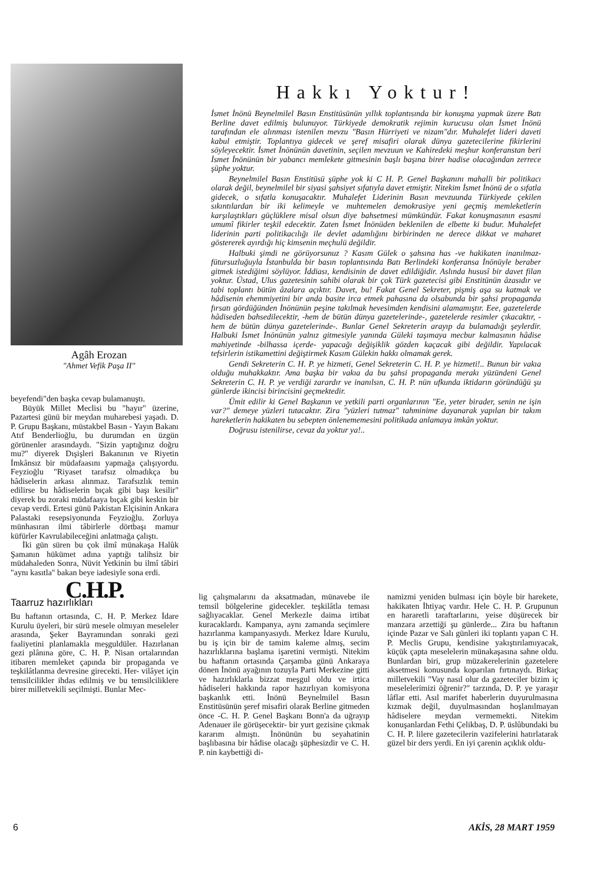Agâh Erozan
"Ahmet Vefik Paşa II"
beyefendi"den başka cevap bulamanuştı.
Büyük Millet Meclisi bu "hayır" üzerine, Pazartesi günü bir meydan muharebesi yaşadı. D. P. Grupu Başkanı, müstakbel Basın - Yayın Bakanı Atıf Benderlioğlu, bu durumdan en üzgün görünenler arasındaydı. "Sizin yaptığınız doğru mu?" diyerek Dışişleri Bakanının ve Riyetin İmkânsız bir müdafaasını yapmağa çalışıyordu. Feyzioğlu "Riyaset tarafsız olmadıkça bu hâdiselerin arkası alınmaz. Tarafsızlık temin edilirse bu hâdiselerin bıçak gibi başı kesilir" diyerek bu zoraki müdafaaya bıçak gibi keskin bir cevap verdi. Ertesi günü Pakistan Elçisinin Ankara Palastaki resepsiyonunda Feyzioğlu. Zorluya münhasıran ilmi tâbirlerle dörtbaşı mamur küfürler Kavrulabileceğini anlatmağa çalıştı.
İki gün süren bu çok ilmî münakaşa Halûk Şamanın hükümet adına yaptığı talihsiz bir müdahaleden Sonra, Nüvit Yetkinin bu ilmî tâbiri "aynı kasıtla" bakan beye iadesiyle sona erdi.
C.H.P.
Taarruz hazırlıkları
Bu haftanın ortasında, C. H. P. Merkez İdare Kurulu üyeleri, bir sürü mesele olmıyan meseleler arasında, Şeker Bayramından sonraki gezi faaliyetini planlamakla meşguldüler. Hazırlanan gezi plânına göre, C. H. P. Nisan ortalarından itibaren memleket çapında bir propaganda ve teşkilâtlanma devresine girecekti. Her- vilâyet için temsilcilikler ihdas edilmiş ve bu temsilciliklere birer milletvekili seçilmişti. Bunlar Mec-
Hakkı Yoktur!
İsmet İnönü Beynelmilel Basın Enstitüsünün yıllık toplantısında bir konuşma yapmak üzere Batı Berline davet edilmiş bulunuyor. Türkiyede demokratik rejimin kurucusu olan İsmet İnönü tarafından ele alınması istenilen mevzu "Basın Hürriyeti ve nizam"dır. Muhalefet lideri daveti kabul etmiştir. Toplantıya gidecek ve şeref misafiri olarak dünya gazetecilerine fikirlerini söyleyecektir. İsmet İnönünün davetinin, seçilen mevzuun ve Kahiredeki meşhur konferanstan beri İsmet İnönünün bir yabancı memlekete gitmesinin başlı başına birer hadise olacağından zerrece şüphe yoktur.
Beynelmilel Basın Enstitüsü şüphe yok ki C H. P. Genel Başkanını mahalli bir politikacı olarak değil, beynelmilel bir siyasi şahsiyet sıfatıyla davet etmiştir. Nitekim İsmet İnönü de o sıfatla gidecek, o sıfatla konuşacaktır. Muhalefet Liderinin Basın mevzuunda Türkiyede çekilen sıkıntılardan bir iki kelimeyle ve muhtemelen demokrasiye yeni geçmiş memleketlerin karşılaştıkları güçlüklere misal olsun diye bahsetmesi mümkündür. Fakat konuşmasının esasmi umumî fikirler teşkil edecektir. Zaten İsmet İnönüden beklenilen de elbette ki budur. Muhalefet liderinin parti politikacılığı ile devlet adamlığını birbirinden ne derece dikkat ve maharet göstererek ayırdığı hiç kimsenin meçhulü değildir.
Halbuki şimdi ne görüyorsunuz ? Kasım Gülek o şahsına has -ve hakikaten inanılmaz- fütursuzluğuyla İstanbulda bir basın toplantısında Batı Berlindeki konferansa İnönüyle beraber gitmek istediğimi söylüyor. İddiası, kendisinin de davet edildiğidir. Aslında hususî bir davet filan yoktur. Üstad, Ulus gazetesinin sahibi olarak bir çok Türk gazetecisi gibi Enstitünün âzasıdır ve tabi toplantı bütün âzalara açıktır. Davet, bu! Fakat Genel Sekreter, pişmiş aşa su katmak ve hâdisenin ehemmiyetini bir anda basite irca etmek pahasına da olsabunda bir şahsi propaganda fırsatı gördüğünden İnönünün peşine takılmak hevesimden kendisini alamamıştır. Eee, gazetelerde hâdiseden bahsedilecektir, -hem de bütün dünya gazetelerinde-, gazetelerde resimler çıkacaktır, -hem de bütün dünya gazetelerinde-. Bunlar Genel Sekreterin arayıp da bulamadığı şeylerdir. Halbuki İsmet İnönünün yalnız gitmesiyle yanında Güleki taşımaya mecbur kalmasının hâdise mahiyetinde -bilhassa içerde- yapacağı değişiklik gözden kaçacak gibi değildir. Yapılacak tefsirlerin istikamettini değiştirmek Kasım Gülekin hakkı olmamak gerek.
Gendi Sekreterin C. H. P. ye hizmeti, Genel Sekreterin C. H. P. ye hizmeti!.. Bunun bir vakıa olduğu muhakkaktır. Ama başka bir vakıa da bu şahsi propaganda merakı yüzündeni Genel Sekreterin C. H. P. ye verdiği zarardır ve inanılsın, C. H. P. nün ufkunda iktidarın göründüğü şu günlerde ikincisi birincisini geçmektedir.
Ümit edilir ki Genel Başkanın ve yetkili parti organlarının "Ee, yeter birader, senin ne işin var?" demeye yüzleri tutacaktır. Zira "yüzleri tutmaz" tahminime dayanarak yapılan bir takım hareketlerin hakikaten bu sebepten önlenememesini politikada anlamaya imkân yoktur.
Doğrusu istenilirse, cevaz da yoktur ya!..
lig çalışmalarını da aksatmadan, münavebe ile temsil bölgelerine gidecekler. teşkilâtla teması sağlıyacaklar. Genel Merkezle daima irtibat kuracaklardı. Kampanya, aynı zamanda seçimlere hazırlanma kampanyasıydı. Merkez İdare Kurulu, bu iş için bir de tamim kaleme almış, secim hazırlıklarına başlama işaretini vermişti. Nitekim bu haftanın ortasında Çarşamba günü Ankaraya dönen İnönü ayağının tozuyla Parti Merkezine gitti ve hazırlıklarla bizzat meşgul oldu ve irtica hâdiseleri hakkında rapor hazırlıyan komisyona başkanlık etti. İnönü Beynelmilel Basın Enstitüsünün şeref misafiri olarak Berline gitmeden önce -C. H. P. Genel Başkanı Bonn'a da uğrayıp Adenauer ile görüşecektir- bir yurt gezisine çıkmak kararım almıştı. İnönünün bu seyahatinin başlıbasına bir hâdise olacağı şüphesizdir ve C. H. P. nin kaybettiği di-
namizmi yeniden bulması için böyle bir harekete, hakikaten İhtiyaç vardır. Hele C. H. P. Grupunun en hararetli taraftarlarını, yeise düşürecek bir manzara arzettiği şu günlerde... Zira bu haftanın içinde Pazar ve Salı günleri iki toplantı yapan C H. P. Meclis Grupu, kendisine yakıştırılamıyacak, küçük çapta meselelerin münakaşasına sahne oldu. Bunlardan biri, grup müzakerelerinin gazetelere aksetmesi konusunda koparılan fırtınaydı. Birkaç milletvekili "Vay nasıl olur da gazeteciler bizim iç meselelerimizi öğrenir?" tarzında, D. P. ye yaraşır lâflar etti. Asıl marifet haberlerin duyurulmasına kızmak değil, duyulmasından hoşlanılmayan hâdiselere meydan vermemekti. Nitekim konuşanlardan Fethi Çelikbaş, D. P. üslûbundaki bu C. H. P. lilere gazetecilerin vazifelerini hatırlatarak güzel bir ders yerdi. En iyi çarenin açıklık oldu-
6 AKİS, 28 MART 1959